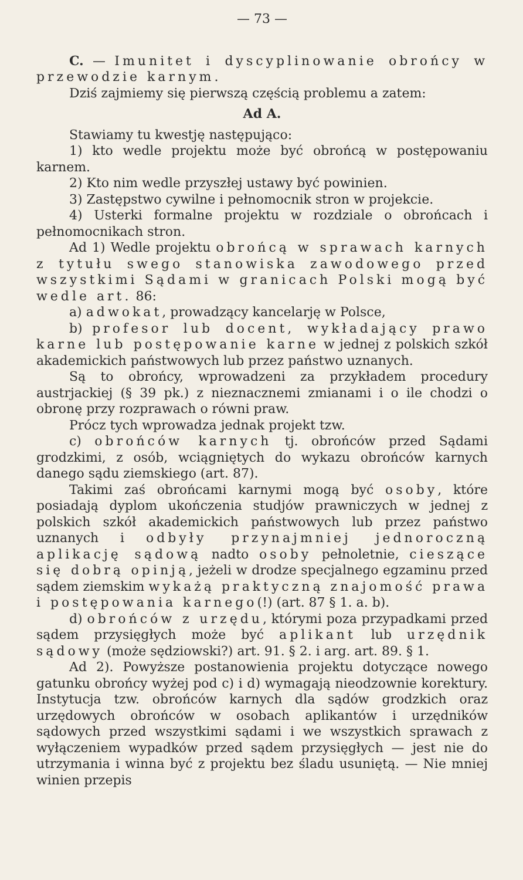— 73 —
C. — Imunitet i dyscyplinowanie obrońcy w przewodzie karnym.
Dziś zajmiemy się pierwszą częścią problemu a zatem:
Ad A.
Stawiamy tu kwestję następująco:
1) kto wedle projektu może być obrońcą w postępowaniu karnem.
2) Kto nim wedle przyszłej ustawy być powinien.
3) Zastępstwo cywilne i pełnomocnik stron w projekcie.
4) Usterki formalne projektu w rozdziale o obrońcach i pełnomocnikach stron.
Ad 1) Wedle projektu obrońcą w sprawach karnych z tytułu swego stanowiska zawodowego przed wszystkimi Sądami w granicach Polski mogą być wedle art. 86:
a) adwokat, prowadzący kancelarję w Polsce,
b) profesor lub docent, wykładający prawo karne lub postępowanie karne w jednej z polskich szkół akademickich państwowych lub przez państwo uznanych.
Są to obrońcy, wprowadzeni za przykładem procedury austrjackiej (§ 39 pk.) z nieznacznemi zmianami i o ile chodzi o obronę przy rozprawach o równi praw.
Prócz tych wprowadza jednak projekt tzw.
c) obrońców karnych tj. obrońców przed Sądami grodzkimi, z osób, wciągniętych do wykazu obrońców karnych danego sądu ziemskiego (art. 87).
Takimi zaś obrońcami karnymi mogą być osoby, które posiadają dyplom ukończenia studjów prawniczych w jednej z polskich szkół akademickich państwowych lub przez państwo uznanych i odbyły przynajmniej jednoroczną aplikację sądową nadto osoby pełnoletnie, cieszące się dobrą opinją, jeżeli w drodze specjalnego egzaminu przed sądem ziemskim wykażą praktyczną znajomość prawa i postępowania karnego(!) (art. 87 § 1. a. b).
d) obrońców z urzędu, którymi poza przypadkami przed sądem przysięgłych może być aplikant lub urzędnik sądowy (może sędziowski?) art. 91. § 2. i arg. art. 89. § 1.
Ad 2). Powyższe postanowienia projektu dotyczące nowego gatunku obrońcy wyżej pod c) i d) wymagają nieodzownie korektury. Instytucja tzw. obrońców karnych dla sądów grodzkich oraz urzędowych obrońców w osobach aplikantów i urzędników sądowych przed wszystkimi sądami i we wszystkich sprawach z wyłączeniem wypadków przed sądem przysięgłych — jest nie do utrzymania i winna być z projektu bez śladu usuniętą. — Nie mniej winien przepis